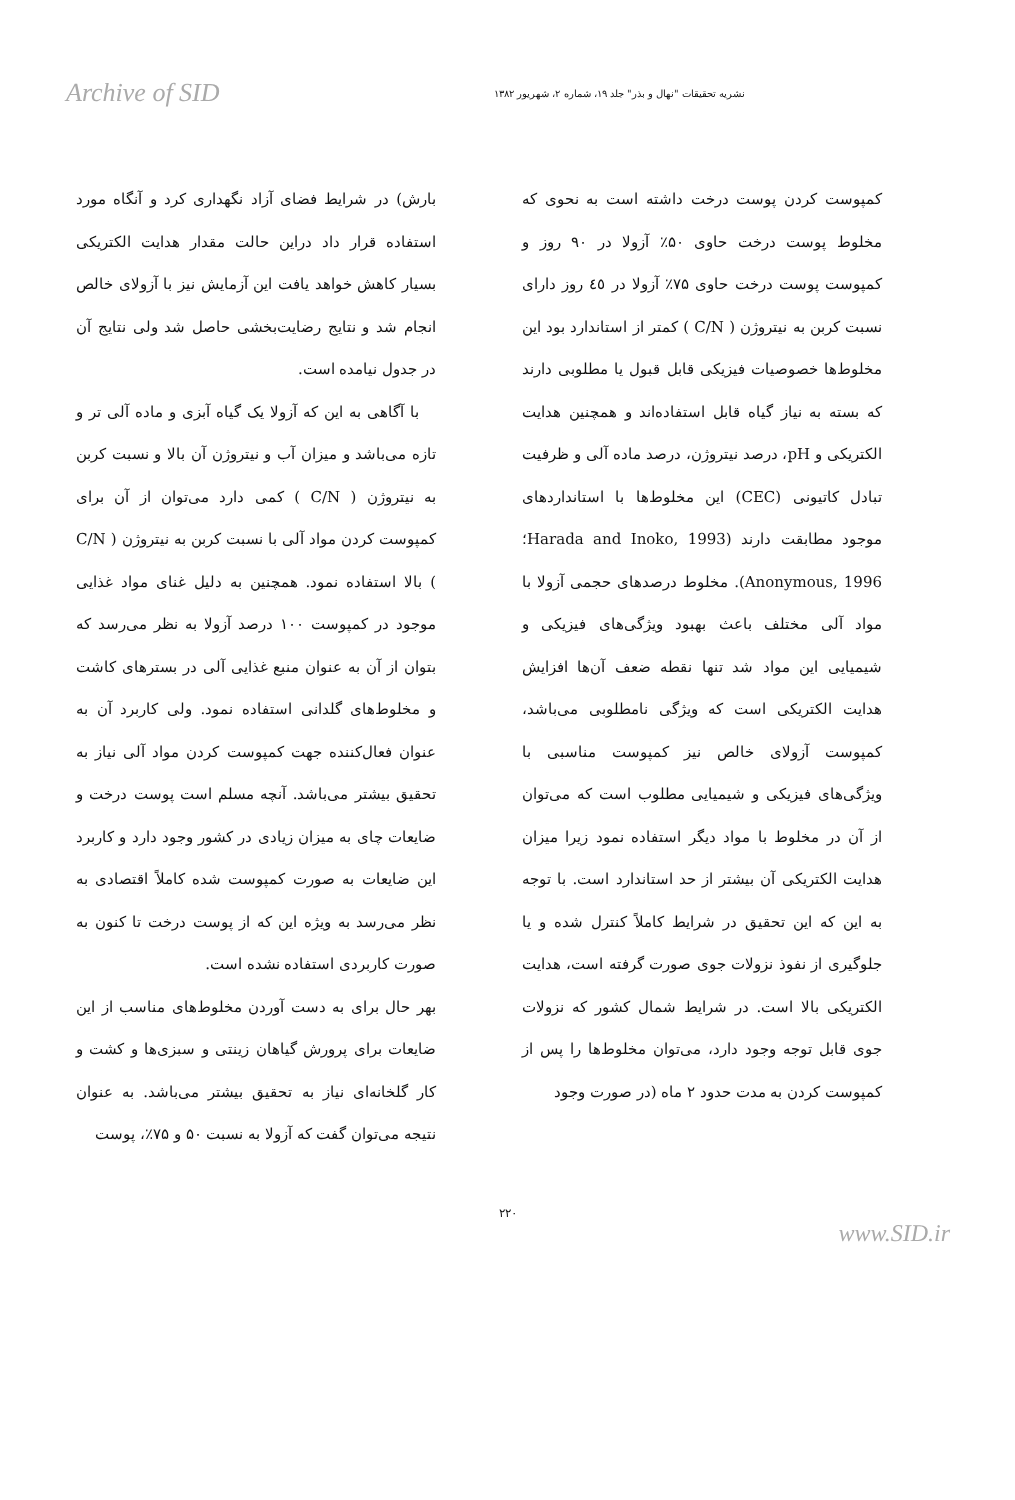Archive of SID
نشریه تحقیقات "نهال و بذر" جلد ۱۹، شماره ۲، شهریور ۱۳۸۲
کمپوست کردن پوست درخت داشته است به نحوی که مخلوط پوست درخت حاوی ۵۰٪ آزولا در ۹۰ روز و کمپوست پوست درخت حاوی ۷۵٪ آزولا در ٤٥ روز دارای نسبت کربن به نیتروژن ( C/N ) کمتر از استاندارد بود این مخلوط‌ها خصوصیات فیزیکی قابل قبول یا مطلوبی دارند که بسته به نیاز گیاه قابل استفاده‌اند و همچنین هدایت الکتریکی و pH، درصد نیتروژن، درصد ماده آلی و ظرفیت تبادل کاتیونی (CEC) این مخلوط‌ها با استانداردهای موجود مطابقت دارند (Harada and Inoko, 1993؛ Anonymous, 1996). مخلوط درصدهای حجمی آزولا با مواد آلی مختلف باعث بهبود ویژگی‌های فیزیکی و شیمیایی این مواد شد تنها نقطه ضعف آن‌ها افزایش هدایت الکتریکی است که ویژگی نامطلوبی می‌باشد، کمپوست آزولای خالص نیز کمپوست مناسبی با ویژگی‌های فیزیکی و شیمیایی مطلوب است که می‌توان از آن در مخلوط با مواد دیگر استفاده نمود زیرا میزان هدایت الکتریکی آن بیشتر از حد استاندارد است. با توجه به این که این تحقیق در شرایط کاملاً کنترل شده و یا جلوگیری از نفوذ نزولات جوی صورت گرفته است، هدایت الکتریکی بالا است. در شرایط شمال کشور که نزولات جوی قابل توجه وجود دارد، می‌توان مخلوط‌ها را پس از کمپوست کردن به مدت حدود ۲ ماه (در صورت وجود
بارش) در شرایط فضای آزاد نگهداری کرد و آنگاه مورد استفاده قرار داد دراین حالت مقدار هدایت الکتریکی بسیار کاهش خواهد یافت این آزمایش نیز با آزولای خالص انجام شد و نتایج رضایت‌بخشی حاصل شد ولی نتایج آن در جدول نیامده است.
با آگاهی به این که آزولا یک گیاه آبزی و ماده آلی تر و تازه می‌باشد و میزان آب و نیتروژن آن بالا و نسبت کربن به نیتروژن ( C/N ) کمی دارد می‌توان از آن برای کمپوست کردن مواد آلی با نسبت کربن به نیتروژن ( C/N ) بالا استفاده نمود. همچنین به دلیل غنای مواد غذایی موجود در کمپوست ۱۰۰ درصد آزولا به نظر می‌رسد که بتوان از آن به عنوان منبع غذایی آلی در بسترهای کاشت و مخلوط‌های گلدانی استفاده نمود. ولی کاربرد آن به عنوان فعال‌کننده جهت کمپوست کردن مواد آلی نیاز به تحقیق بیشتر می‌باشد. آنچه مسلم است پوست درخت و ضایعات چای به میزان زیادی در کشور وجود دارد و کاربرد این ضایعات به صورت کمپوست شده کاملاً اقتصادی به نظر می‌رسد به ویژه این که از پوست درخت تا کنون به صورت کاربردی استفاده نشده است.
بهر حال برای به دست آوردن مخلوط‌های مناسب از این ضایعات برای پرورش گیاهان زینتی و سبزی‌ها و کشت و کار گلخانه‌ای نیاز به تحقیق بیشتر می‌باشد. به عنوان نتیجه می‌توان گفت که آزولا به نسبت ۵۰ و ۷۵٪، پوست
۲۲۰
www.SID.ir